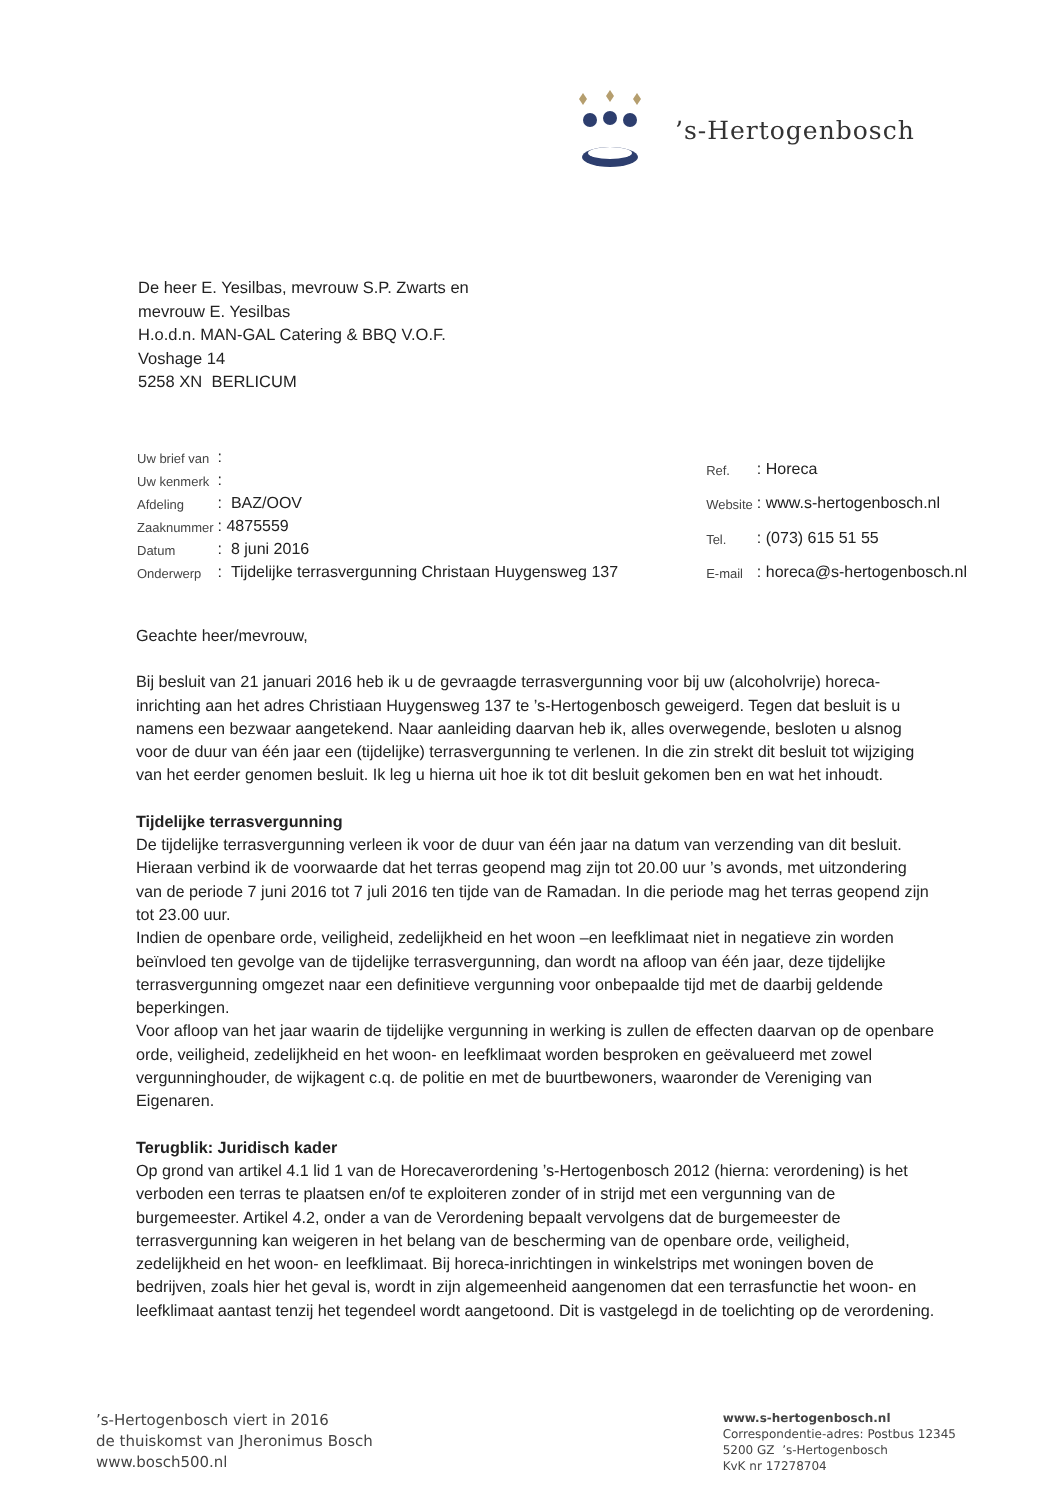’s-Hertogenbosch
De heer E. Yesilbas, mevrouw S.P. Zwarts en
mevrouw E. Yesilbas
H.o.d.n. MAN-GAL Catering & BBQ V.O.F.
Voshage 14
5258 XN BERLICUM
| Uw brief van | : |
| Uw kenmerk | : |
| Afdeling | : BAZ/OOV |
| Zaaknummer | : 4875559 |
| Datum | : 8 juni 2016 |
| Onderwerp | : Tijdelijke terrasvergunning Christaan Huygensweg 137 |
| Ref. | : Horeca |
| Website | : www.s-hertogenbosch.nl |
| Tel. | : (073) 615 51 55 |
| E-mail | : horeca@s-hertogenbosch.nl |
Geachte heer/mevrouw,
Bij besluit van 21 januari 2016 heb ik u de gevraagde terrasvergunning voor bij uw (alcoholvrije) horeca-inrichting aan het adres Christiaan Huygensweg 137 te ’s-Hertogenbosch geweigerd. Tegen dat besluit is u namens een bezwaar aangetekend. Naar aanleiding daarvan heb ik, alles overwegende, besloten u alsnog voor de duur van één jaar een (tijdelijke) terrasvergunning te verlenen. In die zin strekt dit besluit tot wijziging van het eerder genomen besluit. Ik leg u hierna uit hoe ik tot dit besluit gekomen ben en wat het inhoudt.
Tijdelijke terrasvergunning
De tijdelijke terrasvergunning verleen ik voor de duur van één jaar na datum van verzending van dit besluit. Hieraan verbind ik de voorwaarde dat het terras geopend mag zijn tot 20.00 uur ’s avonds, met uitzondering van de periode 7 juni 2016 tot 7 juli 2016 ten tijde van de Ramadan. In die periode mag het terras geopend zijn tot 23.00 uur.
Indien de openbare orde, veiligheid, zedelijkheid en het woon –en leefklimaat niet in negatieve zin worden beïnvloed ten gevolge van de tijdelijke terrasvergunning, dan wordt na afloop van één jaar, deze tijdelijke terrasvergunning omgezet naar een definitieve vergunning voor onbepaalde tijd met de daarbij geldende beperkingen.
Voor afloop van het jaar waarin de tijdelijke vergunning in werking is zullen de effecten daarvan op de openbare orde, veiligheid, zedelijkheid en het woon- en leefklimaat worden besproken en geëvalueerd met zowel vergunninghouder, de wijkagent c.q. de politie en met de buurtbewoners, waaronder de Vereniging van Eigenaren.
Terugblik: Juridisch kader
Op grond van artikel 4.1 lid 1 van de Horecaverordening ’s-Hertogenbosch 2012 (hierna: verordening) is het verboden een terras te plaatsen en/of te exploiteren zonder of in strijd met een vergunning van de burgemeester. Artikel 4.2, onder a van de Verordening bepaalt vervolgens dat de burgemeester de terrasvergunning kan weigeren in het belang van de bescherming van de openbare orde, veiligheid, zedelijkheid en het woon- en leefklimaat. Bij horeca-inrichtingen in winkelstrips met woningen boven de bedrijven, zoals hier het geval is, wordt in zijn algemeenheid aangenomen dat een terrasfunctie het woon- en leefklimaat aantast tenzij het tegendeel wordt aangetoond. Dit is vastgelegd in de toelichting op de verordening.
’s-Hertogenbosch viert in 2016
de thuiskomst van Jheronimus Bosch
www.bosch500.nl
www.s-hertogenbosch.nl
Correspondentie-adres: Postbus 12345
5200 GZ ’s-Hertogenbosch
KvK nr 17278704